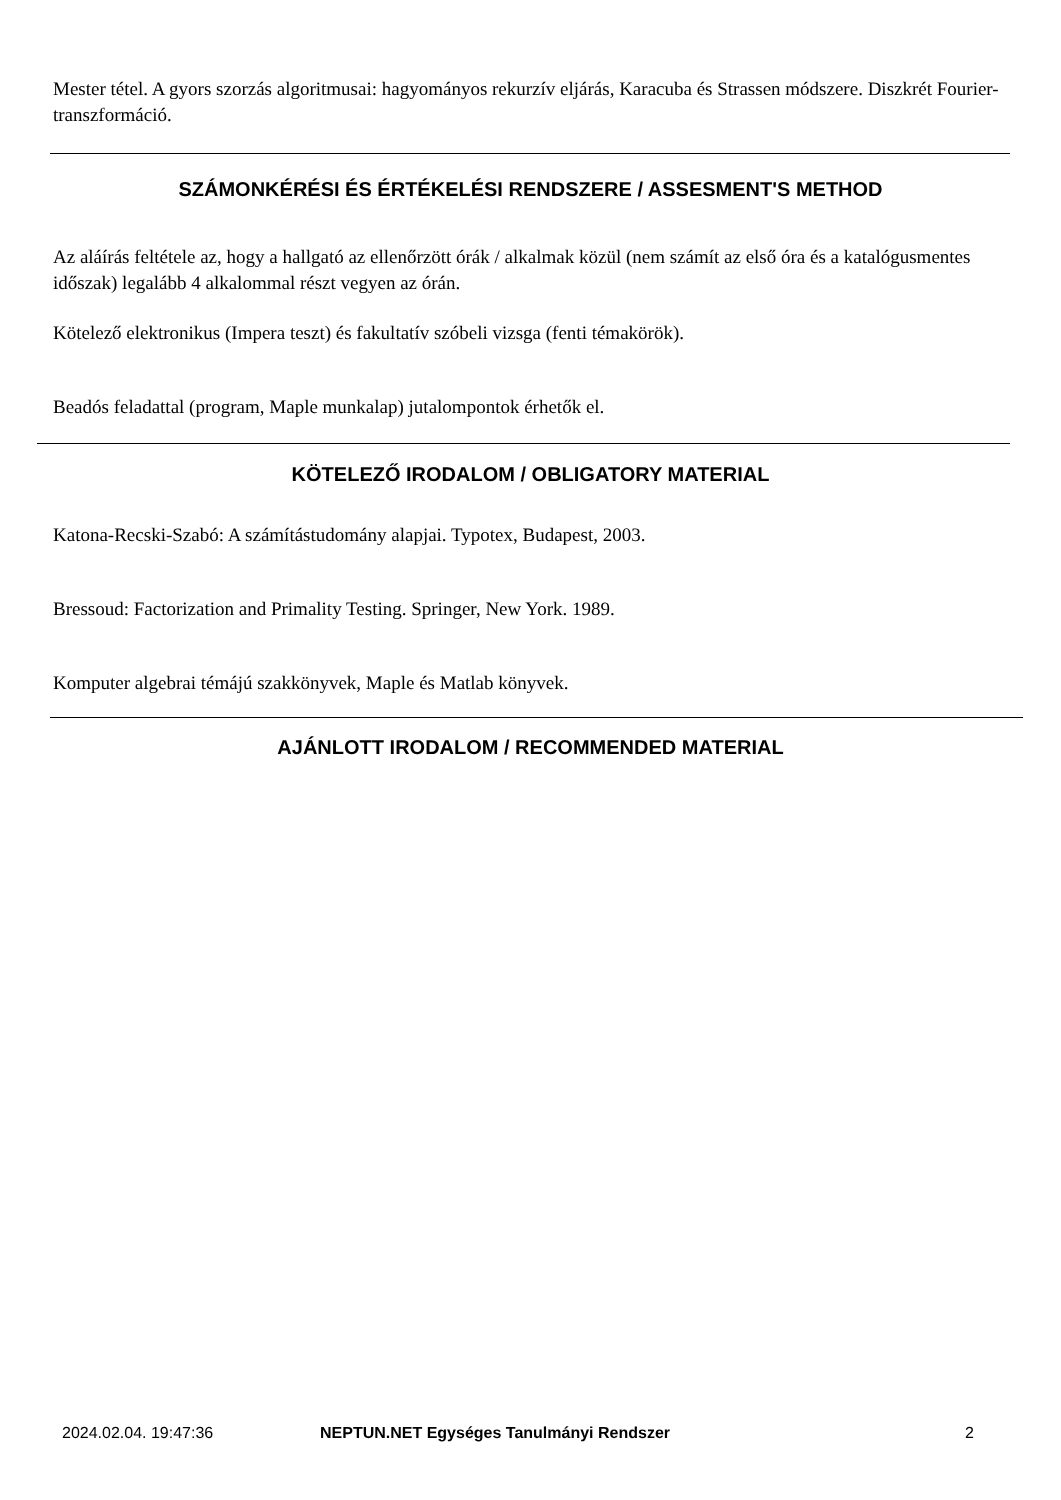Mester tétel. A gyors szorzás algoritmusai: hagyományos rekurzív eljárás, Karacuba és Strassen módszere. Diszkrét Fourier-transzformáció.
SZÁMONKÉRÉSI ÉS ÉRTÉKELÉSI RENDSZERE / ASSESMENT'S METHOD
Az aláírás feltétele az, hogy a hallgató az ellenőrzött órák / alkalmak közül (nem számít az első óra és a katalógusmentes időszak) legalább 4 alkalommal részt vegyen az órán.
Kötelező elektronikus (Impera teszt) és fakultatív szóbeli vizsga (fenti témakörök).
Beadós feladattal (program, Maple munkalap) jutalompontok érhetők el.
KÖTELEZŐ IRODALOM / OBLIGATORY MATERIAL
Katona-Recski-Szabó: A számítástudomány alapjai. Typotex, Budapest, 2003.
Bressoud: Factorization and Primality Testing. Springer, New York. 1989.
Komputer algebrai témájú szakkönyvek, Maple és Matlab könyvek.
AJÁNLOTT IRODALOM / RECOMMENDED MATERIAL
2024.02.04. 19:47:36
NEPTUN.NET Egységes Tanulmányi Rendszer
2